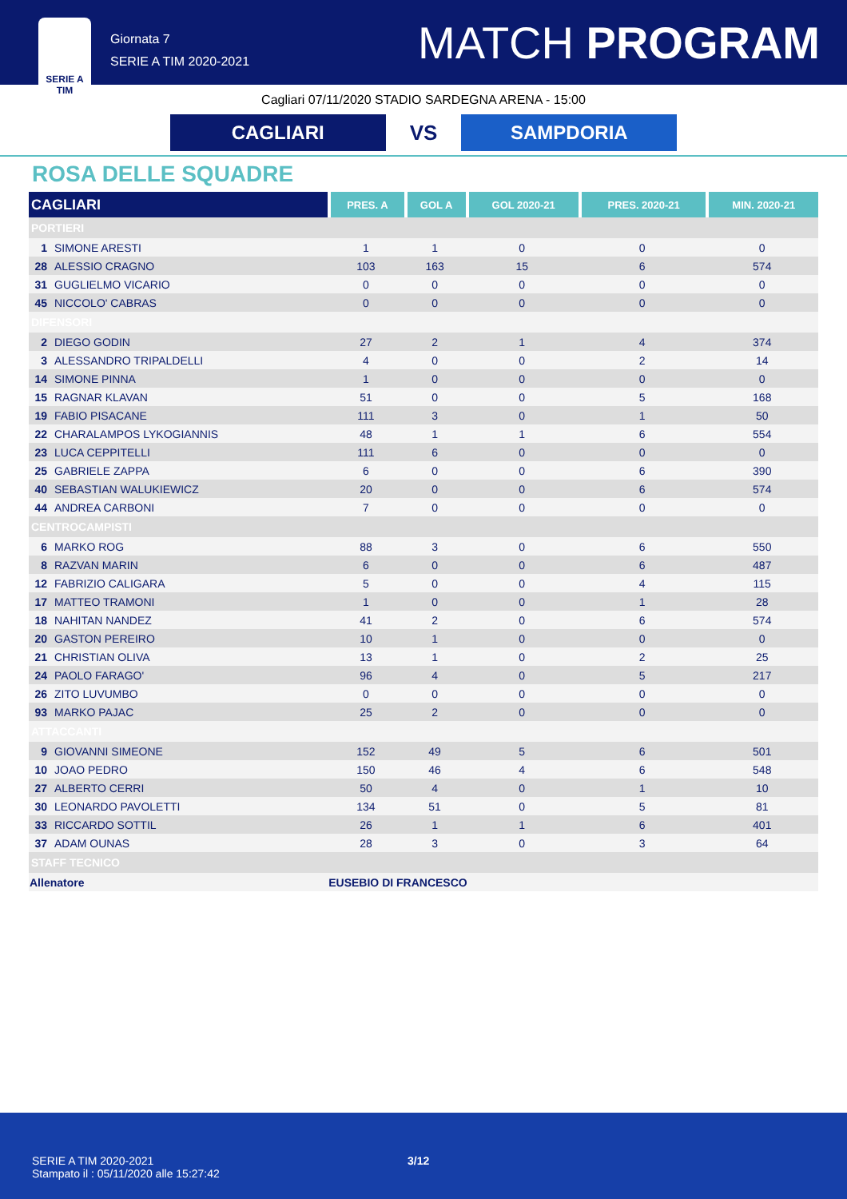SERIE A TIM
Giornata 7
SERIE A TIM 2020-2021
MATCH PROGRAM
Cagliari 07/11/2020 STADIO SARDEGNA ARENA - 15:00
CAGLIARI
VS
SAMPDORIA
ROSA DELLE SQUADRE
| CAGLIARI | | PRES. A | GOL A | GOL 2020-21 | PRES. 2020-21 | MIN. 2020-21 |
| --- | --- | --- | --- | --- | --- | --- |
| PORTIERI | | | | | | |
| 1 | SIMONE ARESTI | 1 | 1 | 0 | 0 | 0 |
| 28 | ALESSIO CRAGNO | 103 | 163 | 15 | 6 | 574 |
| 31 | GUGLIELMO VICARIO | 0 | 0 | 0 | 0 | 0 |
| 45 | NICCOLO' CABRAS | 0 | 0 | 0 | 0 | 0 |
| DIFENSORI | | | | | | |
| 2 | DIEGO GODIN | 27 | 2 | 1 | 4 | 374 |
| 3 | ALESSANDRO TRIPALDELLI | 4 | 0 | 0 | 2 | 14 |
| 14 | SIMONE PINNA | 1 | 0 | 0 | 0 | 0 |
| 15 | RAGNAR KLAVAN | 51 | 0 | 0 | 5 | 168 |
| 19 | FABIO PISACANE | 111 | 3 | 0 | 1 | 50 |
| 22 | CHARALAMPOS LYKOGIANNIS | 48 | 1 | 1 | 6 | 554 |
| 23 | LUCA CEPPITELLI | 111 | 6 | 0 | 0 | 0 |
| 25 | GABRIELE ZAPPA | 6 | 0 | 0 | 6 | 390 |
| 40 | SEBASTIAN WALUKIEWICZ | 20 | 0 | 0 | 6 | 574 |
| 44 | ANDREA CARBONI | 7 | 0 | 0 | 0 | 0 |
| CENTROCAMPISTI | | | | | | |
| 6 | MARKO ROG | 88 | 3 | 0 | 6 | 550 |
| 8 | RAZVAN MARIN | 6 | 0 | 0 | 6 | 487 |
| 12 | FABRIZIO CALIGARA | 5 | 0 | 0 | 4 | 115 |
| 17 | MATTEO TRAMONI | 1 | 0 | 0 | 1 | 28 |
| 18 | NAHITAN NANDEZ | 41 | 2 | 0 | 6 | 574 |
| 20 | GASTON PEREIRO | 10 | 1 | 0 | 0 | 0 |
| 21 | CHRISTIAN OLIVA | 13 | 1 | 0 | 2 | 25 |
| 24 | PAOLO FARAGO' | 96 | 4 | 0 | 5 | 217 |
| 26 | ZITO LUVUMBO | 0 | 0 | 0 | 0 | 0 |
| 93 | MARKO PAJAC | 25 | 2 | 0 | 0 | 0 |
| ATTACCANTI | | | | | | |
| 9 | GIOVANNI SIMEONE | 152 | 49 | 5 | 6 | 501 |
| 10 | JOAO PEDRO | 150 | 46 | 4 | 6 | 548 |
| 27 | ALBERTO CERRI | 50 | 4 | 0 | 1 | 10 |
| 30 | LEONARDO PAVOLETTI | 134 | 51 | 0 | 5 | 81 |
| 33 | RICCARDO SOTTIL | 26 | 1 | 1 | 6 | 401 |
| 37 | ADAM OUNAS | 28 | 3 | 0 | 3 | 64 |
| STAFF TECNICO | | | | | | |
| Allenatore | | EUSEBIO DI FRANCESCO | | | | |
SERIE A TIM 2020-2021
Stampato il : 05/11/2020 alle 15:27:42
3/12